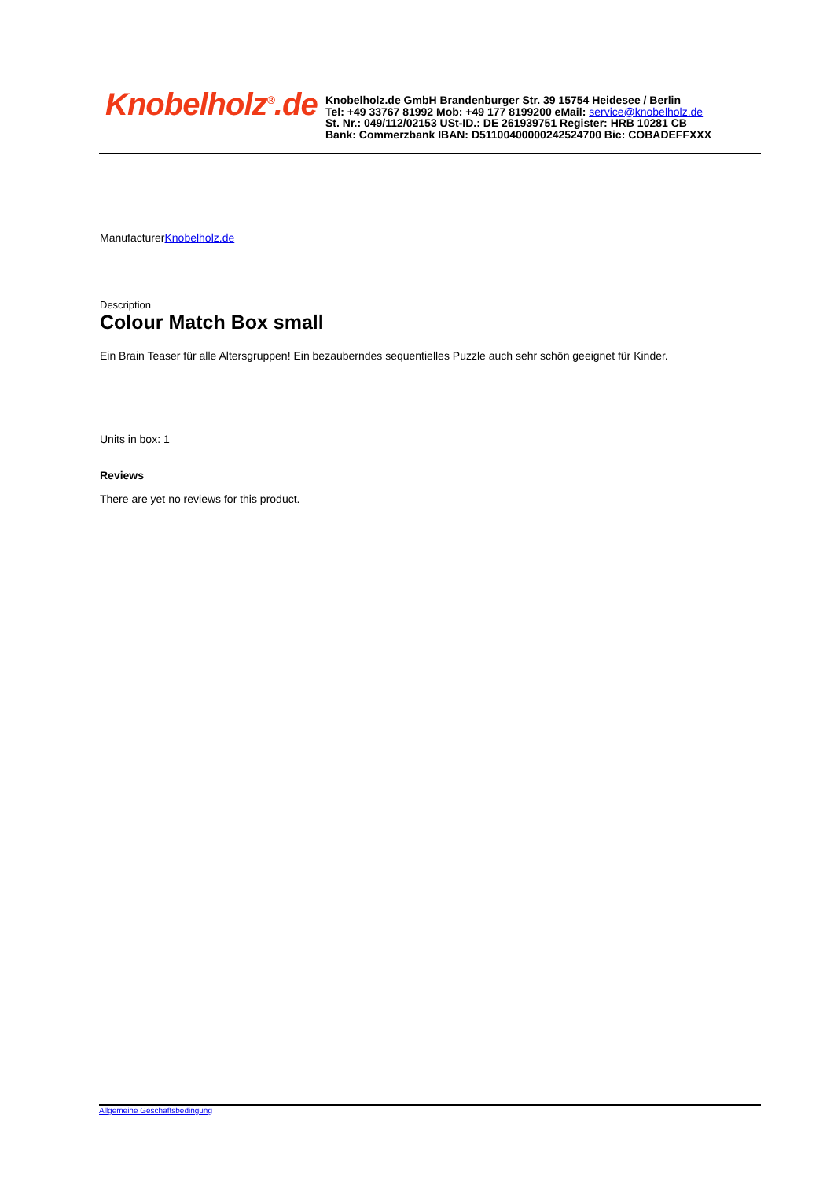Knobelholz<sup>®</sup>.de
Knobelholz.de GmbH Brandenburger Str. 39 15754 Heidesee / Berlin
Tel: +49 33767 81992 Mob: +49 177 8199200 eMail: service@knobelholz.de
St. Nr.: 049/112/02153 USt-ID.: DE 261939751 Register: HRB 10281 CB
Bank: Commerzbank IBAN: D51100400000242524700 Bic: COBADEFFXXX
ManufacturerKnobelholz.de
Description
Colour Match Box small
Ein Brain Teaser für alle Altersgruppen! Ein bezauberndes sequentielles Puzzle auch sehr schön geeignet für Kinder.
Units in box: 1
Reviews
There are yet no reviews for this product.
Allgemeine Geschäftsbedingung